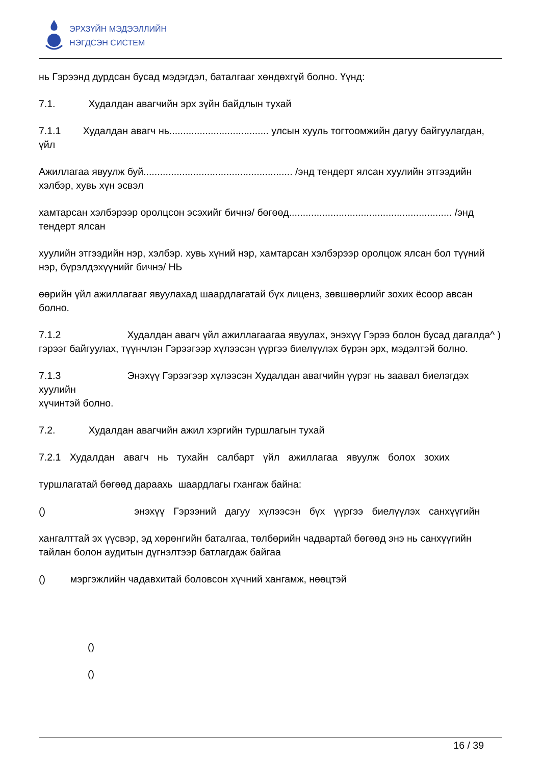ЭРХЗҮЙН МЭДЭЭЛЛИЙН
НЭГДСЭН СИСТЕМ
нь Гэрээнд дурдсан бусад мэдэгдэл, баталгааг хөндөхгүй болно. Үүнд:
7.1. Худалдан авагчийн эрх зүйн байдлын тухай
7.1.1 Худалдан авагч нь.................................... улсын хууль тогтоомжийн дагуу байгуулагдан, үйл
Ажиллагаа явуулж буй...................................................... /энд тендерт ялсан хуулийн этгээдийн хэлбэр, хувь хүн эсвэл
хамтарсан хэлбэрээр оролцсон эсэхийг бичнэ/ бөгөөд........................................................... /энд тендерт ялсан
хуулийн этгээдийн нэр, хэлбэр. хувь хүний нэр, хамтарсан хэлбэрээр оролцож ялсан бол түүний нэр, бүрэлдэхүүнийг бичнэ/ НЬ
өөрийн үйл ажиллагааг явуулахад шаардлагатай бүх лиценз, зөвшөөрлийг зохих ёсоор авсан болно.
7.1.2 Худалдан авагч үйл ажиллагаагаа явуулах, энэхүү Гэрээ болон бусад дагалда^ )
гэрээг байгуулах, түүнчлэн Гэрээгээр хүлээсэн үүргээ биелүүлэх бүрэн эрх, мэдэлтэй болно.
7.1.3 Энэхүү Гэрээгээр хүлээсэн Худалдан авагчийн үүрэг нь заавал биелэгдэх хуулийн
хүчинтэй болно.
7.2. Худалдан авагчийн ажил хэргийн туршлагын тухай
7.2.1 Худалдан авагч нь тухайн салбарт үйл ажиллагаа явуулж болох зохих
туршлагатай бөгөөд дараахь шаардлагы гхангаж байна:
() энэхүү Гэрээний дагуу хүлээсэн бүх үүргээ биелүүлэх санхүүгийн
хангалттай эх үүсвэр, эд хөрөнгийн баталгаа, төлбөрийн чадвартай бөгөөд энэ нь санхүүгийн тайлан болон аудитын дүгнэлтээр батлагдаж байгаа
() мэргэжлийн чадавхитай боловсон хүчний хангамж, нөөцтэй
()
()
16 / 39